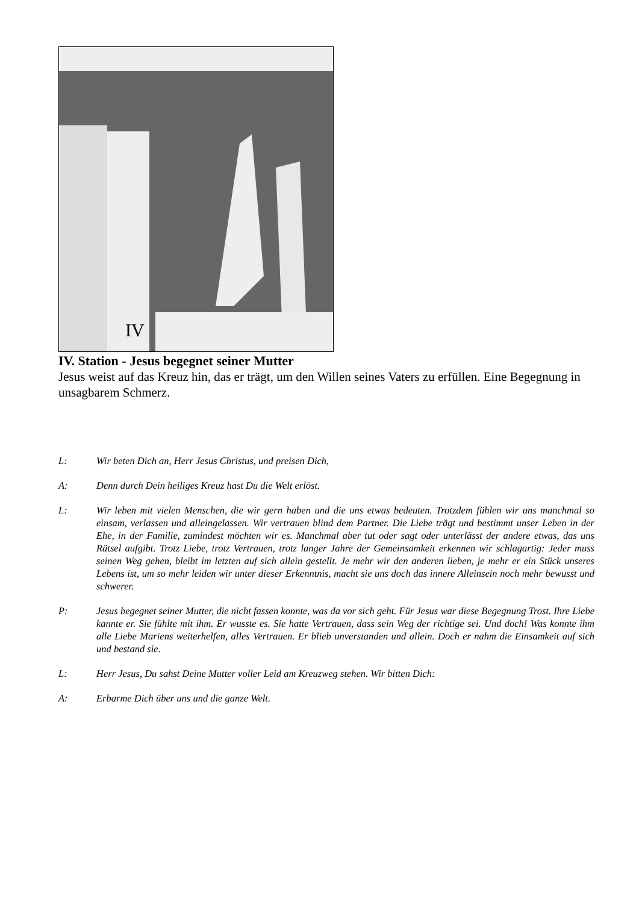IV
IV. Station - Jesus begegnet seiner Mutter
Jesus weist auf das Kreuz hin, das er trägt, um den Willen seines Vaters zu erfüllen. Eine Begegnung in unsagbarem Schmerz.
L: Wir beten Dich an, Herr Jesus Christus, und preisen Dich,
A: Denn durch Dein heiliges Kreuz hast Du die Welt erlöst.
L: Wir leben mit vielen Menschen, die wir gern haben und die uns etwas bedeuten. Trotzdem fühlen wir uns manchmal so einsam, verlassen und alleingelassen. Wir vertrauen blind dem Partner. Die Liebe trägt und bestimmt unser Leben in der Ehe, in der Familie, zumindest möchten wir es. Manchmal aber tut oder sagt oder unterlässt der andere etwas, das uns Rätsel aufgibt. Trotz Liebe, trotz Vertrauen, trotz langer Jahre der Gemeinsamkeit erkennen wir schlagartig: Jeder muss seinen Weg gehen, bleibt im letzten auf sich allein gestellt. Je mehr wir den anderen lieben, je mehr er ein Stück unseres Lebens ist, um so mehr leiden wir unter dieser Erkenntnis, macht sie uns doch das innere Alleinsein noch mehr bewusst und schwerer.
P: Jesus begegnet seiner Mutter, die nicht fassen konnte, was da vor sich geht. Für Jesus war diese Begegnung Trost. Ihre Liebe kannte er. Sie fühlte mit ihm. Er wusste es. Sie hatte Vertrauen, dass sein Weg der richtige sei. Und doch! Was konnte ihm alle Liebe Mariens weiterhelfen, alles Vertrauen. Er blieb unverstanden und allein. Doch er nahm die Einsamkeit auf sich und bestand sie.
L: Herr Jesus, Du sahst Deine Mutter voller Leid am Kreuzweg stehen. Wir bitten Dich:
A: Erbarme Dich über uns und die ganze Welt.